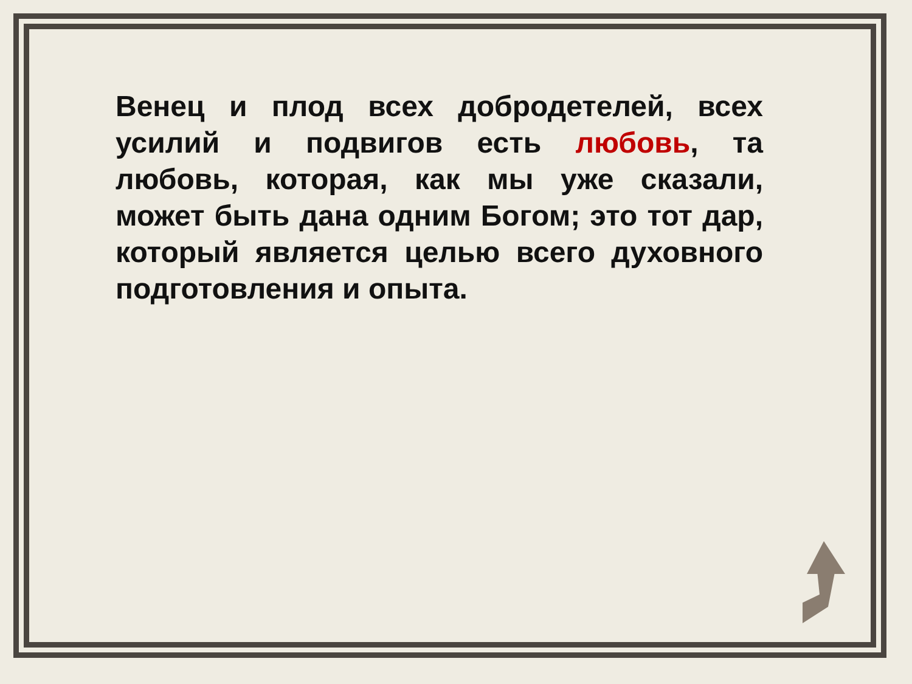Венец и плод всех добродетелей, всех усилий и подвигов есть любовь, та любовь, которая, как мы уже сказали, может быть дана одним Богом; это тот дар, который является целью всего духовного подготовления и опыта.